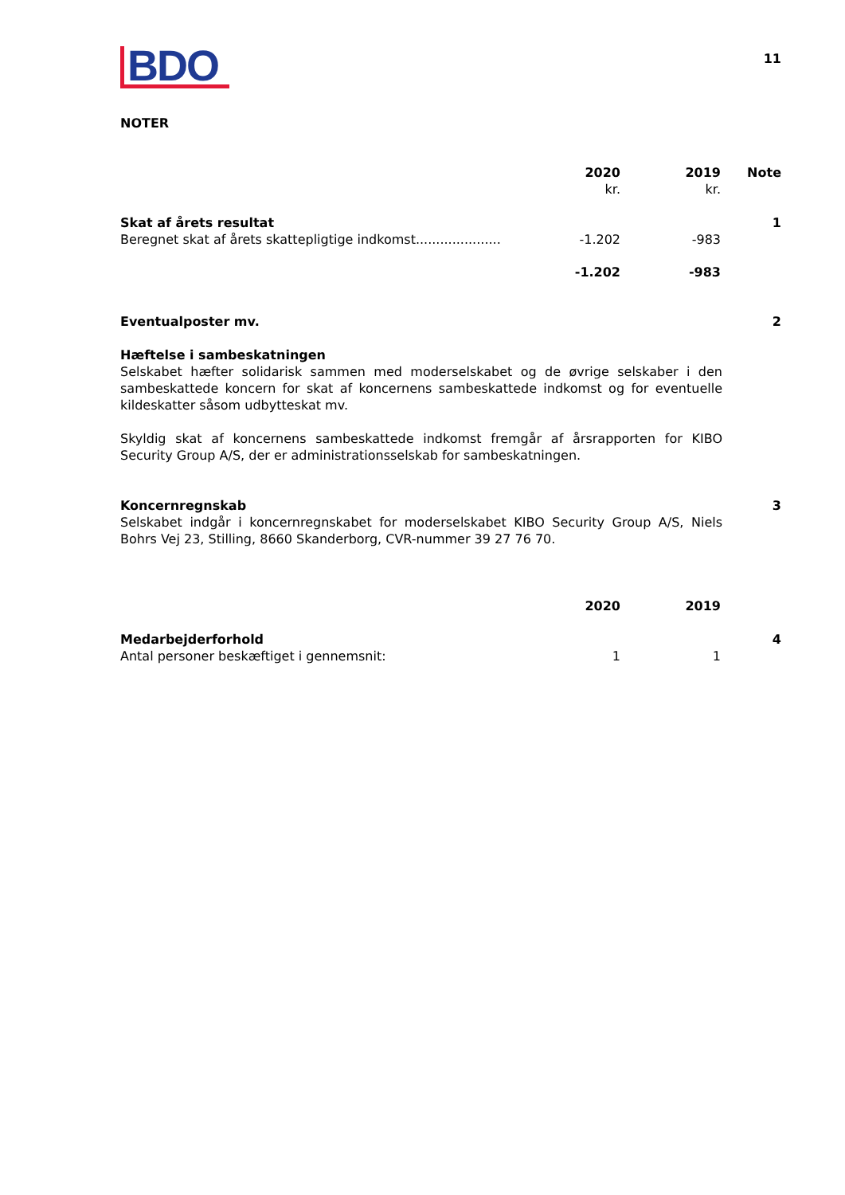BDO
11
NOTER
| | 2020 kr. | 2019 kr. | Note |
| --- | --- | --- | --- |
| Skat af årets resultat | | | 1 |
| Beregnet skat af årets skattepligtige indkomst..................... | -1.202 | -983 | |
| | -1.202 | -983 | |
| Eventualposter mv. | | | 2 |
Hæftelse i sambeskatningen
Selskabet hæfter solidarisk sammen med moderselskabet og de øvrige selskaber i den sambeskattede koncern for skat af koncernens sambeskattede indkomst og for eventuelle kildeskatter såsom udbytteskat mv.
Skyldig skat af koncernens sambeskattede indkomst fremgår af årsrapporten for KIBO Security Group A/S, der er administrationsselskab for sambeskatningen.
| Koncernregnskab | 3 |
Selskabet indgår i koncernregnskabet for moderselskabet KIBO Security Group A/S, Niels Bohrs Vej 23, Stilling, 8660 Skanderborg, CVR-nummer 39 27 76 70.
| | 2020 | 2019 | |
| --- | --- | --- | --- |
| Medarbejderforhold | | | 4 |
| Antal personer beskæftiget i gennemsnit: | 1 | 1 | |